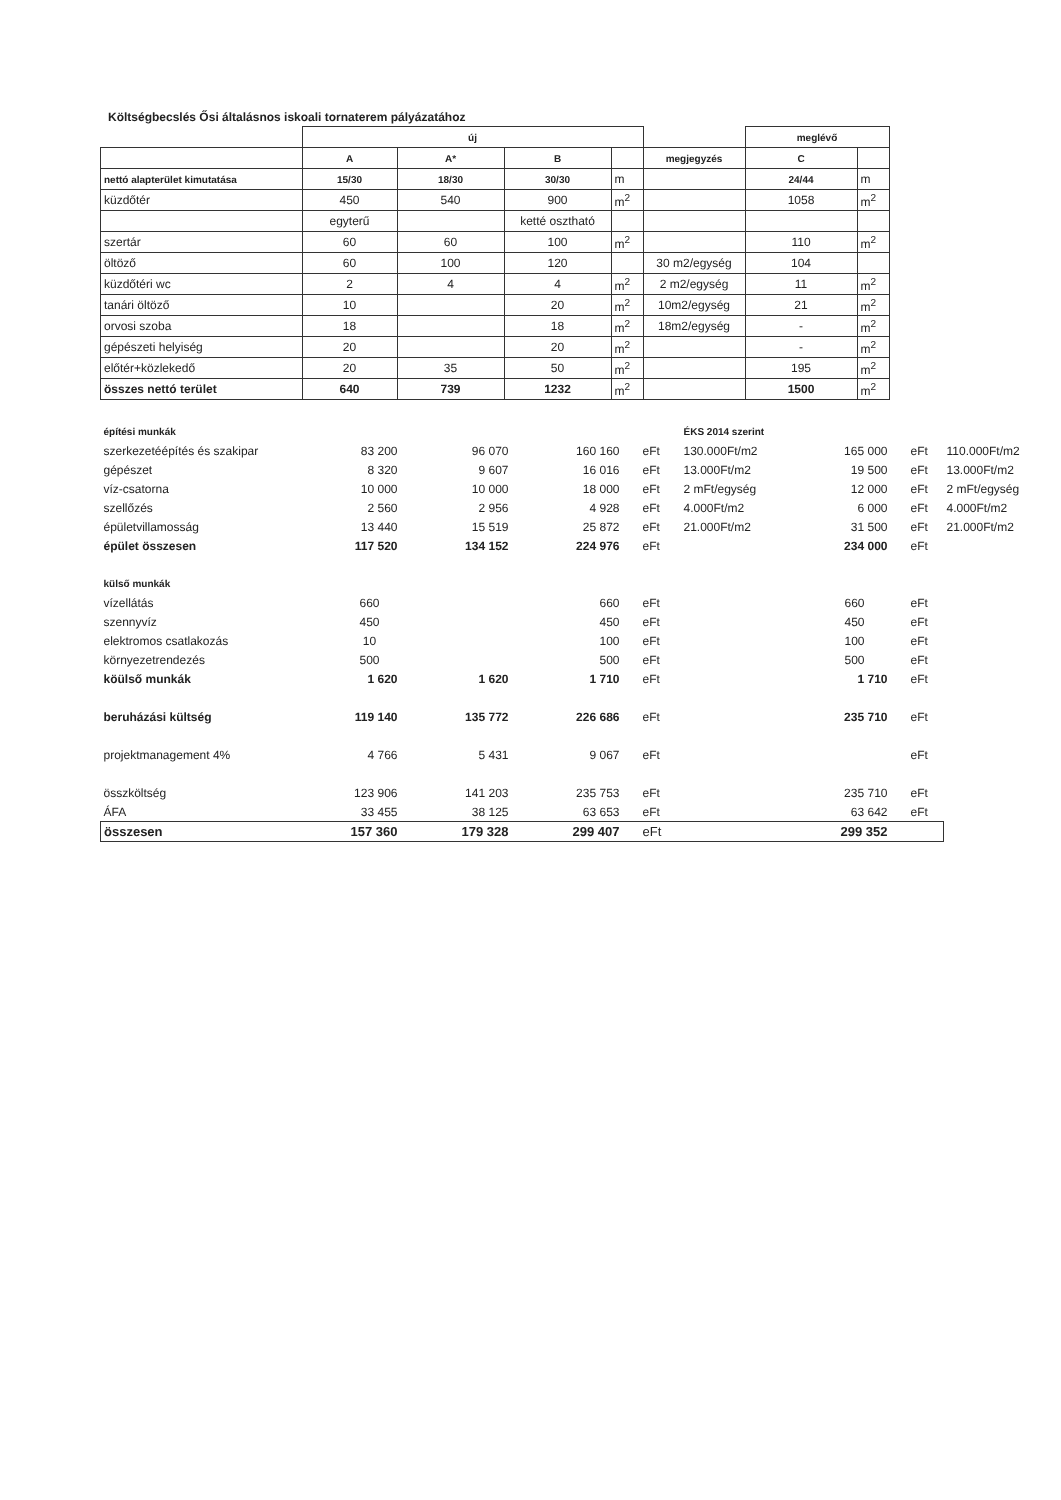Költségbecslés Ősi általásnos iskoali tornaterem pályázatához
| | új | | | | | meglévő | |
| | A | A* | B | | megjegyzés | C | |
| nettó alapterület kimutatása | 15/30 | 18/30 | 30/30 | m | | 24/44 | m |
| küzdőtér | 450 | 540 | 900 | m<sup>2</sup> | | 1058 | m<sup>2</sup> |
| | egyterű | | ketté osztható | | | | |
| szertár | 60 | 60 | 100 | m<sup>2</sup> | | 110 | m<sup>2</sup> |
| öltöző | 60 | 100 | 120 | | 30 m2/egység | 104 | |
| küzdőtéri wc | 2 | 4 | 4 | m<sup>2</sup> | 2 m2/egység | 11 | m<sup>2</sup> |
| tanári öltöző | 10 | | 20 | m<sup>2</sup> | 10m2/egység | 21 | m<sup>2</sup> |
| orvosi szoba | 18 | | 18 | m<sup>2</sup> | 18m2/egység | - | m<sup>2</sup> |
| gépészeti helyiség | 20 | | 20 | m<sup>2</sup> | | - | m<sup>2</sup> |
| előtér+közlekedő | 20 | 35 | 50 | m<sup>2</sup> | | 195 | m<sup>2</sup> |
| összes nettó terület | 640 | 739 | 1232 | m<sup>2</sup> | | 1500 | m<sup>2</sup> |
| építési munkák | | | | | ÉKS 2014 szerint | | | |
| szerkezetéépítés és szakipar | 83 200 | 96 070 | 160 160 | eFt | 130.000Ft/m2 | 165 000 | eFt | 110.000Ft/m2 |
| gépészet | 8 320 | 9 607 | 16 016 | eFt | 13.000Ft/m2 | 19 500 | eFt | 13.000Ft/m2 |
| víz-csatorna | 10 000 | 10 000 | 18 000 | eFt | 2 mFt/egység | 12 000 | eFt | 2 mFt/egység |
| szellőzés | 2 560 | 2 956 | 4 928 | eFt | 4.000Ft/m2 | 6 000 | eFt | 4.000Ft/m2 |
| épületvillamosság | 13 440 | 15 519 | 25 872 | eFt | 21.000Ft/m2 | 31 500 | eFt | 21.000Ft/m2 |
| épület összesen | 117 520 | 134 152 | 224 976 | eFt | | 234 000 | eFt | |
| külső munkák | | | | | | | | |
| vízellátás | 660 | | 660 | eFt | | 660 | eFt | |
| szennyvíz | 450 | | 450 | eFt | | 450 | eFt | |
| elektromos csatlakozás | 10 | | 100 | eFt | | 100 | eFt | |
| környezetrendezés | 500 | | 500 | eFt | | 500 | eFt | |
| köülső munkák | 1 620 | 1 620 | 1 710 | eFt | | 1 710 | eFt | |
| beruházási kültség | 119 140 | 135 772 | 226 686 | eFt | | 235 710 | eFt | |
| projektmanagement 4% | 4 766 | 5 431 | 9 067 | eFt | | | eFt | |
| összköltség | 123 906 | 141 203 | 235 753 | eFt | | 235 710 | eFt | |
| ÁFA | 33 455 | 38 125 | 63 653 | eFt | | 63 642 | eFt | |
| összesen | 157 360 | 179 328 | 299 407 | eFt | | 299 352 | | |